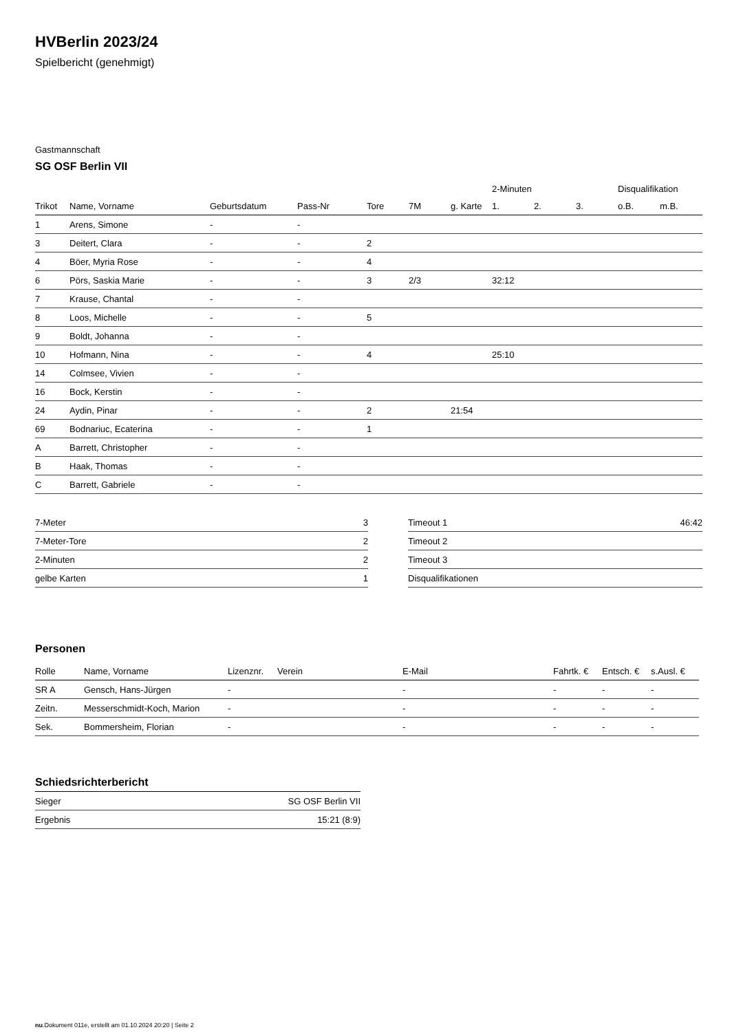HVBerlin 2023/24
Spielbericht (genehmigt)
Gastmannschaft
SG OSF Berlin VII
| | | | | | | | 2-Minuten | | | Disqualifikation | |
| --- | --- | --- | --- | --- | --- | --- | --- | --- | --- | --- | --- |
| Trikot | Name, Vorname | Geburtsdatum | Pass-Nr | Tore | 7M | g. Karte | 1. | 2. | 3. | o.B. | m.B. |
| 1 | Arens, Simone | - | - | | | | | | | | |
| 3 | Deitert, Clara | - | - | 2 | | | | | | | |
| 4 | Böer, Myria Rose | - | - | 4 | | | | | | | |
| 6 | Pörs, Saskia Marie | - | - | 3 | 2/3 | | 32:12 | | | | |
| 7 | Krause, Chantal | - | - | | | | | | | | |
| 8 | Loos, Michelle | - | - | 5 | | | | | | | |
| 9 | Boldt, Johanna | - | - | | | | | | | | |
| 10 | Hofmann, Nina | - | - | 4 | | | 25:10 | | | | |
| 14 | Colmsee, Vivien | - | - | | | | | | | | |
| 16 | Bock, Kerstin | - | - | | | | | | | | |
| 24 | Aydin, Pinar | - | - | 2 | | 21:54 | | | | | |
| 69 | Bodnariuc, Ecaterina | - | - | 1 | | | | | | | |
| A | Barrett, Christopher | - | - | | | | | | | | |
| B | Haak, Thomas | - | - | | | | | | | | |
| C | Barrett, Gabriele | - | - | | | | | | | | |
| 7-Meter | 3 |
| 7-Meter-Tore | 2 |
| 2-Minuten | 2 |
| gelbe Karten | 1 |
| Timeout 1 | 46:42 |
| Timeout 2 | |
| Timeout 3 | |
| Disqualifikationen | |
Personen
| Rolle | Name, Vorname | Lizenznr. | Verein | E-Mail | Fahrtk. € | Entsch. € | s.Ausl. € |
| --- | --- | --- | --- | --- | --- | --- | --- |
| SR A | Gensch, Hans-Jürgen | - | | - | - | - | - |
| Zeitn. | Messerschmidt-Koch, Marion | - | | - | - | - | - |
| Sek. | Bommersheim, Florian | - | | - | - | - | - |
Schiedsrichterbericht
| Sieger | SG OSF Berlin VII |
| Ergebnis | 15:21 (8:9) |
nu.Dokument 011e, erstellt am 01.10.2024 20:20 | Seite 2